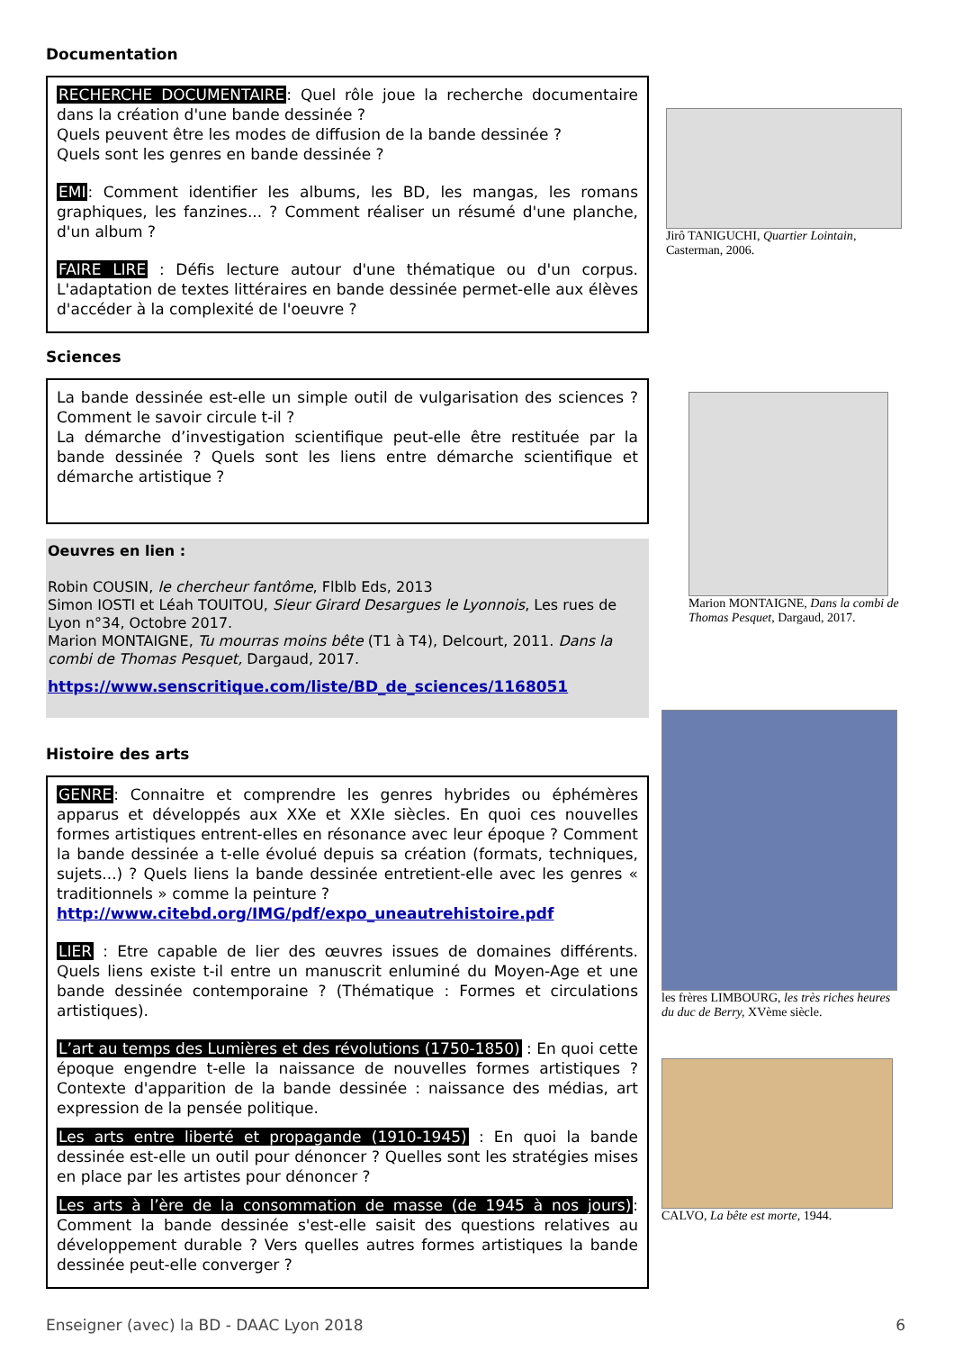Documentation
RECHERCHE DOCUMENTAIRE: Quel rôle joue la recherche documentaire dans la création d'une bande dessinée ?
Quels peuvent être les modes de diffusion de la bande dessinée ?
Quels sont les genres en bande dessinée ?
EMI: Comment identifier les albums, les BD, les mangas, les romans graphiques, les fanzines... ? Comment réaliser un résumé d'une planche, d'un album ?
FAIRE LIRE : Défis lecture autour d'une thématique ou d'un corpus. L'adaptation de textes littéraires en bande dessinée permet-elle aux élèves d'accéder à la complexité de l'oeuvre ?
Sciences
La bande dessinée est-elle un simple outil de vulgarisation des sciences ? Comment le savoir circule t-il ?
La démarche d’investigation scientifique peut-elle être restituée par la bande dessinée ? Quels sont les liens entre démarche scientifique et démarche artistique ?
Oeuvres en lien :
Robin COUSIN, le chercheur fantôme, Flblb Eds, 2013
Simon IOSTI et Léah TOUITOU, Sieur Girard Desargues le Lyonnois, Les rues de Lyon n°34, Octobre 2017.
Marion MONTAIGNE, Tu mourras moins bête (T1 à T4), Delcourt, 2011. Dans la combi de Thomas Pesquet, Dargaud, 2017.
https://www.senscritique.com/liste/BD_de_sciences/1168051
Histoire des arts
GENRE: Connaitre et comprendre les genres hybrides ou éphémères apparus et développés aux XXe et XXIe siècles. En quoi ces nouvelles formes artistiques entrent-elles en résonance avec leur époque ? Comment la bande dessinée a t-elle évolué depuis sa création (formats, techniques, sujets...) ? Quels liens la bande dessinée entretient-elle avec les genres « traditionnels » comme la peinture ?
http://www.citebd.org/IMG/pdf/expo_uneautrehistoire.pdf
LIER : Etre capable de lier des œuvres issues de domaines différents. Quels liens existe t-il entre un manuscrit enluminé du Moyen-Age et une bande dessinée contemporaine ? (Thématique : Formes et circulations artistiques).
L’art au temps des Lumières et des révolutions (1750-1850) : En quoi cette époque engendre t-elle la naissance de nouvelles formes artistiques ? Contexte d'apparition de la bande dessinée : naissance des médias, art expression de la pensée politique.
Les arts entre liberté et propagande (1910-1945) : En quoi la bande dessinée est-elle un outil pour dénoncer ? Quelles sont les stratégies mises en place par les artistes pour dénoncer ?
Les arts à l’ère de la consommation de masse (de 1945 à nos jours): Comment la bande dessinée s'est-elle saisit des questions relatives au développement durable ? Vers quelles autres formes artistiques la bande dessinée peut-elle converger ?
Jirô TANIGUCHI, Quartier Lointain, Casterman, 2006.
Marion MONTAIGNE, Dans la combi de Thomas Pesquet, Dargaud, 2017.
les frères LIMBOURG, les très riches heures du duc de Berry, XVème siècle.
CALVO, La bête est morte, 1944.
Enseigner (avec) la BD - DAAC Lyon 2018 6